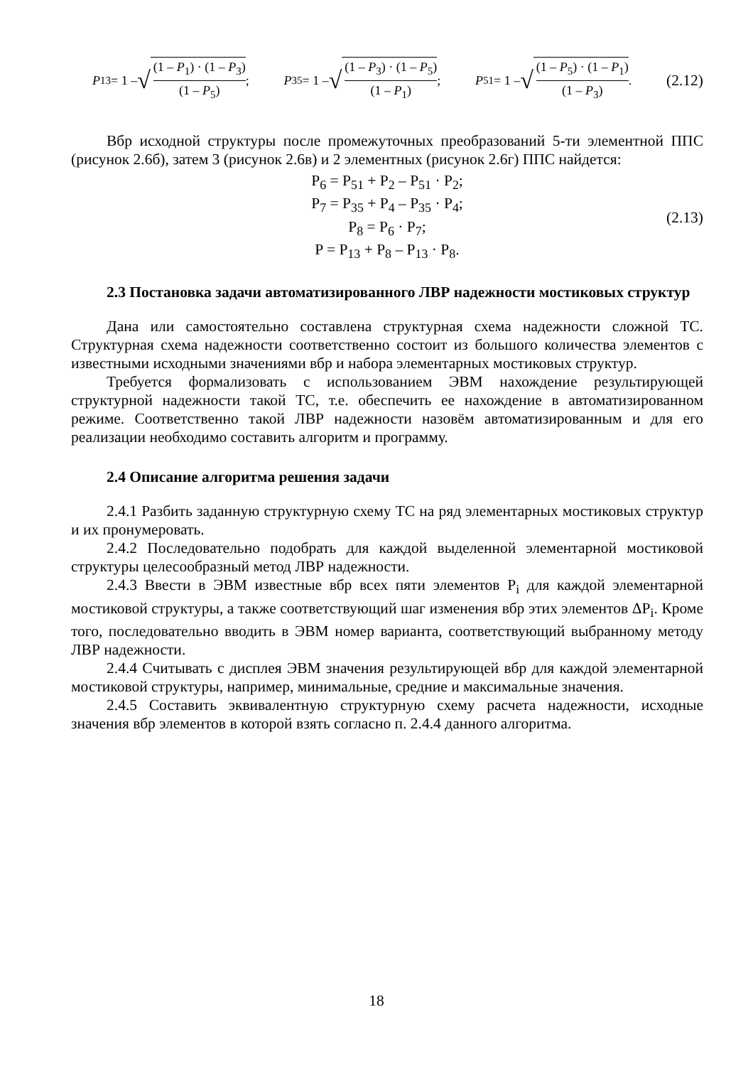P<sub>13</sub> = 1 – √ (1 – P<sub>1</sub>) · (1 – P<sub>3</sub>) (1 – P<sub>5</sub>); P<sub>35</sub> = 1 – √ (1 – P<sub>3</sub>) · (1 – P<sub>5</sub>) (1 – P<sub>1</sub>); P<sub>51</sub> = 1 – √ (1 – P<sub>5</sub>) · (1 – P<sub>1</sub>) (1 – P<sub>3</sub>). (2.12)
Вбр исходной структуры после промежуточных преобразований 5-ти элементной ППС (рисунок 2.6б), затем 3 (рисунок 2.6в) и 2 элементных (рисунок 2.6г) ППС найдется:
P<sub>6</sub> = P<sub>51</sub> + P<sub>2</sub> – P<sub>51</sub> · P<sub>2</sub>;
P<sub>7</sub> = P<sub>35</sub> + P<sub>4</sub> – P<sub>35</sub> · P<sub>4</sub>;
P<sub>8</sub> = P<sub>6</sub> · P<sub>7</sub>;
P = P<sub>13</sub> + P<sub>8</sub> – P<sub>13</sub> · P<sub>8</sub>.
(2.13)
2.3 Постановка задачи автоматизированного ЛВР надежности мостиковых структур
Дана или самостоятельно составлена структурная схема надежности сложной ТС. Структурная схема надежности соответственно состоит из большого количества элементов с известными исходными значениями вбр и набора элементарных мостиковых структур.
Требуется формализовать с использованием ЭВМ нахождение результирующей структурной надежности такой ТС, т.е. обеспечить ее нахождение в автоматизированном режиме. Соответственно такой ЛВР надежности назовём автоматизированным и для его реализации необходимо составить алгоритм и программу.
2.4 Описание алгоритма решения задачи
2.4.1 Разбить заданную структурную схему ТС на ряд элементарных мостиковых структур и их пронумеровать.
2.4.2 Последовательно подобрать для каждой выделенной элементарной мостиковой структуры целесообразный метод ЛВР надежности.
2.4.3 Ввести в ЭВМ известные вбр всех пяти элементов P<sub>i</sub> для каждой элементарной мостиковой структуры, а также соответствующий шаг изменения вбр этих элементов ΔP<sub>i</sub>. Кроме того, последовательно вводить в ЭВМ номер варианта, соответствующий выбранному методу ЛВР надежности.
2.4.4 Считывать с дисплея ЭВМ значения результирующей вбр для каждой элементарной мостиковой структуры, например, минимальные, средние и максимальные значения.
2.4.5 Составить эквивалентную структурную схему расчета надежности, исходные значения вбр элементов в которой взять согласно п. 2.4.4 данного алгоритма.
18